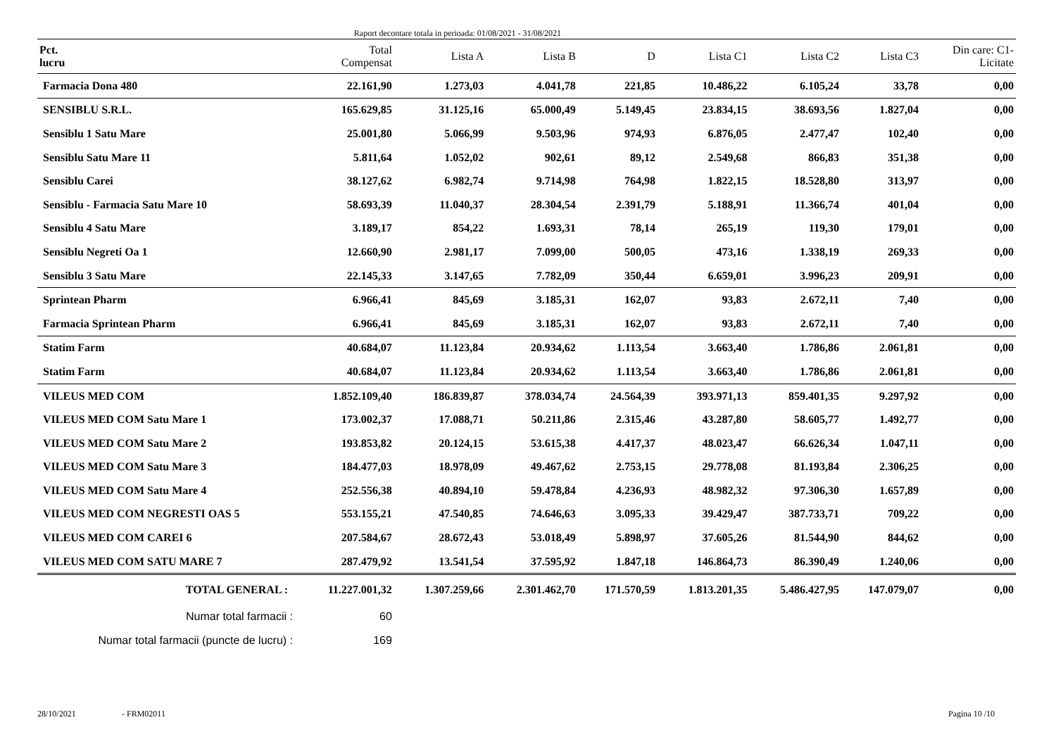Raport decontare totala in perioada: 01/08/2021 - 31/08/2021
| Pct. lucru | Total Compensat | Lista A | Lista B | D | Lista C1 | Lista C2 | Lista C3 | Din care: C1- Licitate |
| --- | --- | --- | --- | --- | --- | --- | --- | --- |
| Farmacia Dona 480 | 22.161,90 | 1.273,03 | 4.041,78 | 221,85 | 10.486,22 | 6.105,24 | 33,78 | 0,00 |
| SENSIBLU S.R.L. | 165.629,85 | 31.125,16 | 65.000,49 | 5.149,45 | 23.834,15 | 38.693,56 | 1.827,04 | 0,00 |
| Sensiblu 1 Satu Mare | 25.001,80 | 5.066,99 | 9.503,96 | 974,93 | 6.876,05 | 2.477,47 | 102,40 | 0,00 |
| Sensiblu Satu Mare 11 | 5.811,64 | 1.052,02 | 902,61 | 89,12 | 2.549,68 | 866,83 | 351,38 | 0,00 |
| Sensiblu Carei | 38.127,62 | 6.982,74 | 9.714,98 | 764,98 | 1.822,15 | 18.528,80 | 313,97 | 0,00 |
| Sensiblu - Farmacia Satu Mare 10 | 58.693,39 | 11.040,37 | 28.304,54 | 2.391,79 | 5.188,91 | 11.366,74 | 401,04 | 0,00 |
| Sensiblu 4 Satu Mare | 3.189,17 | 854,22 | 1.693,31 | 78,14 | 265,19 | 119,30 | 179,01 | 0,00 |
| Sensiblu Negreti Oa 1 | 12.660,90 | 2.981,17 | 7.099,00 | 500,05 | 473,16 | 1.338,19 | 269,33 | 0,00 |
| Sensiblu 3 Satu Mare | 22.145,33 | 3.147,65 | 7.782,09 | 350,44 | 6.659,01 | 3.996,23 | 209,91 | 0,00 |
| Sprintean Pharm | 6.966,41 | 845,69 | 3.185,31 | 162,07 | 93,83 | 2.672,11 | 7,40 | 0,00 |
| Farmacia Sprintean Pharm | 6.966,41 | 845,69 | 3.185,31 | 162,07 | 93,83 | 2.672,11 | 7,40 | 0,00 |
| Statim Farm | 40.684,07 | 11.123,84 | 20.934,62 | 1.113,54 | 3.663,40 | 1.786,86 | 2.061,81 | 0,00 |
| Statim Farm | 40.684,07 | 11.123,84 | 20.934,62 | 1.113,54 | 3.663,40 | 1.786,86 | 2.061,81 | 0,00 |
| VILEUS MED COM | 1.852.109,40 | 186.839,87 | 378.034,74 | 24.564,39 | 393.971,13 | 859.401,35 | 9.297,92 | 0,00 |
| VILEUS MED COM Satu Mare 1 | 173.002,37 | 17.088,71 | 50.211,86 | 2.315,46 | 43.287,80 | 58.605,77 | 1.492,77 | 0,00 |
| VILEUS MED COM Satu Mare 2 | 193.853,82 | 20.124,15 | 53.615,38 | 4.417,37 | 48.023,47 | 66.626,34 | 1.047,11 | 0,00 |
| VILEUS MED COM Satu Mare 3 | 184.477,03 | 18.978,09 | 49.467,62 | 2.753,15 | 29.778,08 | 81.193,84 | 2.306,25 | 0,00 |
| VILEUS MED COM Satu Mare 4 | 252.556,38 | 40.894,10 | 59.478,84 | 4.236,93 | 48.982,32 | 97.306,30 | 1.657,89 | 0,00 |
| VILEUS MED COM NEGRESTI OAS 5 | 553.155,21 | 47.540,85 | 74.646,63 | 3.095,33 | 39.429,47 | 387.733,71 | 709,22 | 0,00 |
| VILEUS MED COM CAREI 6 | 207.584,67 | 28.672,43 | 53.018,49 | 5.898,97 | 37.605,26 | 81.544,90 | 844,62 | 0,00 |
| VILEUS MED COM SATU MARE 7 | 287.479,92 | 13.541,54 | 37.595,92 | 1.847,18 | 146.864,73 | 86.390,49 | 1.240,06 | 0,00 |
| TOTAL GENERAL : | 11.227.001,32 | 1.307.259,66 | 2.301.462,70 | 171.570,59 | 1.813.201,35 | 5.486.427,95 | 147.079,07 | 0,00 |
| Numar total farmacii : | 60 | | | | | | | |
| Numar total farmacii (puncte de lucru) : | 169 | | | | | | | |
28/10/2021 - FRM02011 Pagina 10 /10